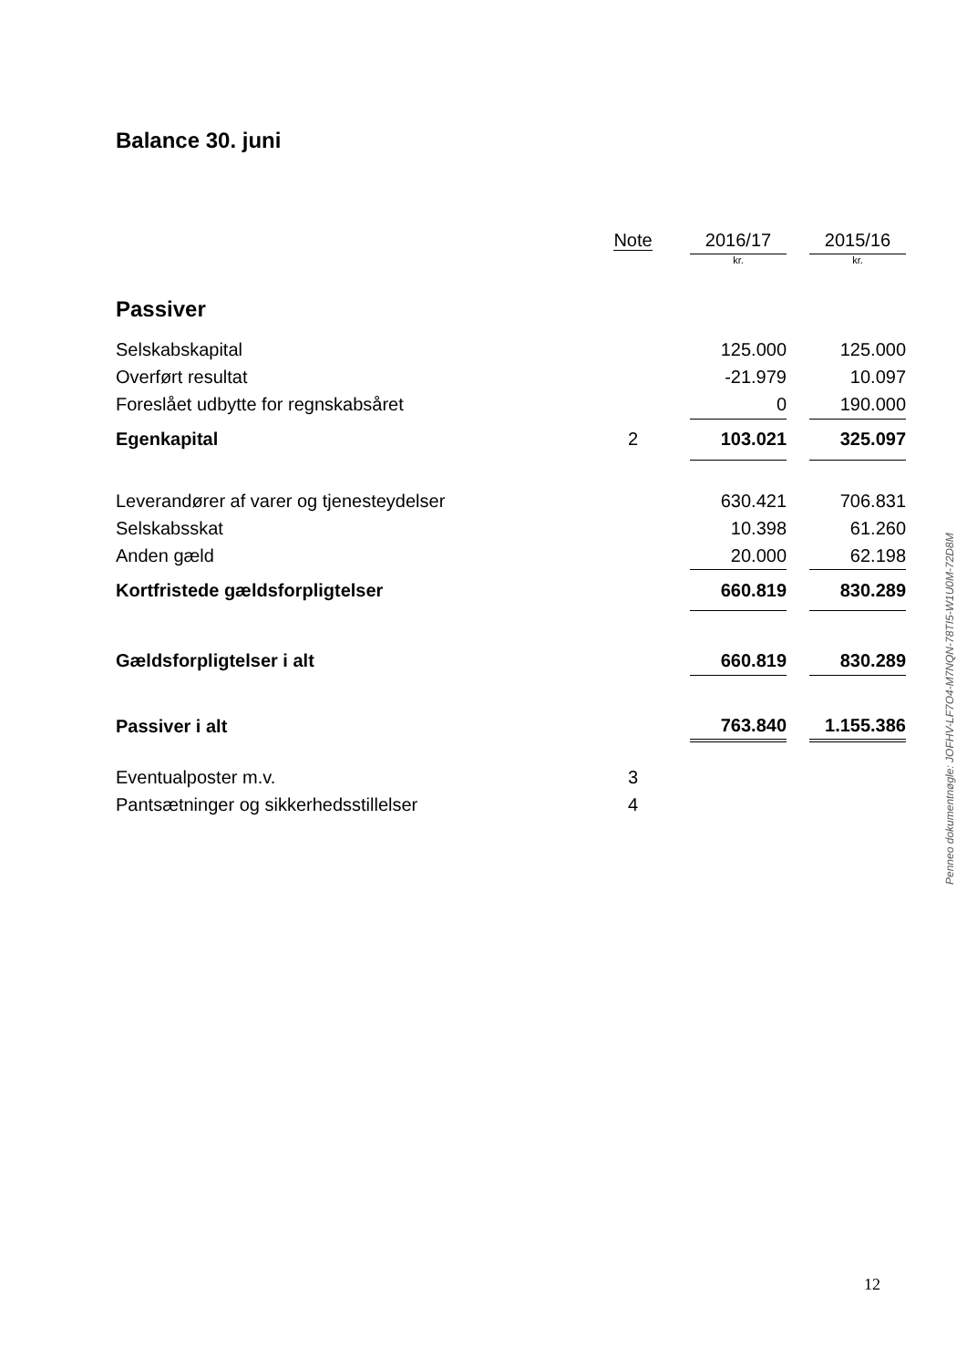Balance 30. juni
| | Note | | 2016/17 | | 2015/16 |
| --- | --- | --- | --- | --- | --- |
| | | | kr. | | kr. |
| Passiver | | | | | |
| Selskabskapital | | | 125.000 | | 125.000 |
| Overført resultat | | | -21.979 | | 10.097 |
| Foreslået udbytte for regnskabsåret | | | 0 | | 190.000 |
| Egenkapital | 2 | | 103.021 | | 325.097 |
| Leverandører af varer og tjenesteydelser | | | 630.421 | | 706.831 |
| Selskabsskat | | | 10.398 | | 61.260 |
| Anden gæld | | | 20.000 | | 62.198 |
| Kortfristede gældsforpligtelser | | | 660.819 | | 830.289 |
| Gældsforpligtelser i alt | | | 660.819 | | 830.289 |
| Passiver i alt | | | 763.840 | | 1.155.386 |
| Eventualposter m.v. | 3 | | | | |
| Pantsætninger og sikkerhedsstillelser | 4 | | | | |
Penneo dokumentnøgle: JOFHV-LF7O4-M7NQN-78TI5-W1U0M-72D8M
12